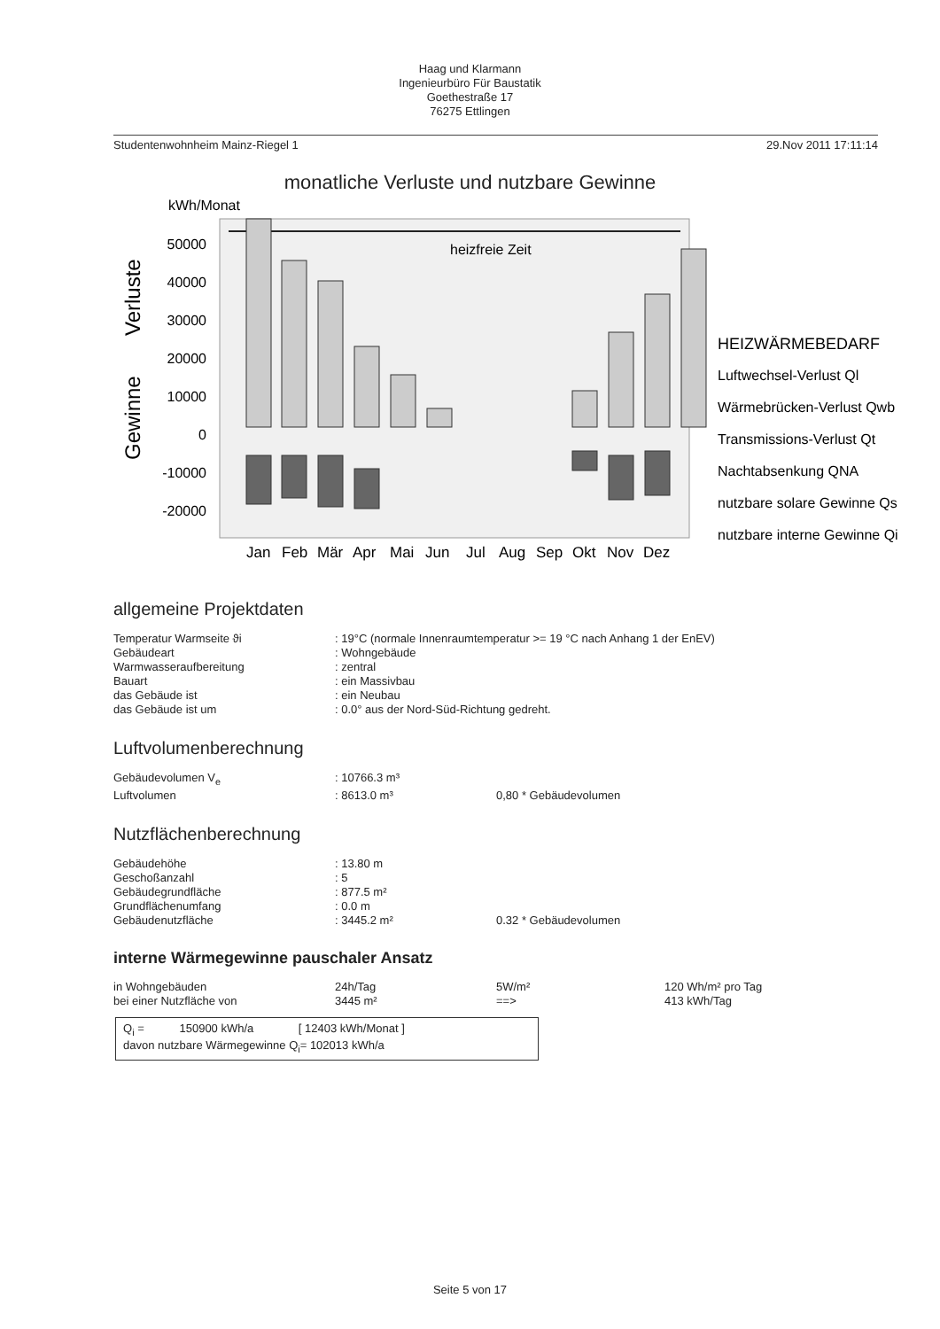Haag und Klarmann
Ingenieurbüro Für Baustatik
Goethestraße 17
76275 Ettlingen
Studentenwohnheim Mainz-Riegel 1 29.Nov 2011 17:11:14
monatliche Verluste und nutzbare Gewinne
kWh/Monat
heizfreie Zeit
50000
40000
30000
20000
10000
0
-10000
-20000
Gewinne
Verluste
Jan
Feb
Mär
Apr
Mai
Jun
Jul
Aug
Sep
Okt
Nov
Dez
HEIZWÄRMEBEDARF
Luftwechsel-Verlust Ql
Wärmebrücken-Verlust Qwb
Transmissions-Verlust Qt
Nachtabsenkung QNA
nutzbare solare Gewinne Qs
nutzbare interne Gewinne Qi
allgemeine Projektdaten
| Temperatur Warmseite ϑi | : 19°C (normale Innenraumtemperatur >= 19 °C nach Anhang 1 der EnEV) |
| Gebäudeart | : Wohngebäude |
| Warmwasseraufbereitung | : zentral |
| Bauart | : ein Massivbau |
| das Gebäude ist | : ein Neubau |
| das Gebäude ist um | : 0.0° aus der Nord-Süd-Richtung gedreht. |
Luftvolumenberechnung
| Gebäudevolumen V<sub>e</sub> | : 10766.3 m³ | |
| Luftvolumen | : 8613.0 m³ | 0,80 * Gebäudevolumen |
Nutzflächenberechnung
| Gebäudehöhe | : 13.80 m | |
| Geschoßanzahl | : 5 | |
| Gebäudegrundfläche | : 877.5 m² | |
| Grundflächenumfang | : 0.0 m | |
| Gebäudenutzfläche | : 3445.2 m² | 0.32 * Gebäudevolumen |
interne Wärmegewinne pauschaler Ansatz
| in Wohngebäuden | 24h/Tag | 5W/m² | 120 Wh/m² pro Tag |
| bei einer Nutzfläche von | 3445 m² | ==> | 413 kWh/Tag |
Q<sub>i</sub> = 150900 kWh/a [ 12403 kWh/Monat ]
davon nutzbare Wärmegewinne Q<sub>i</sub>= 102013 kWh/a
Seite 5 von 17